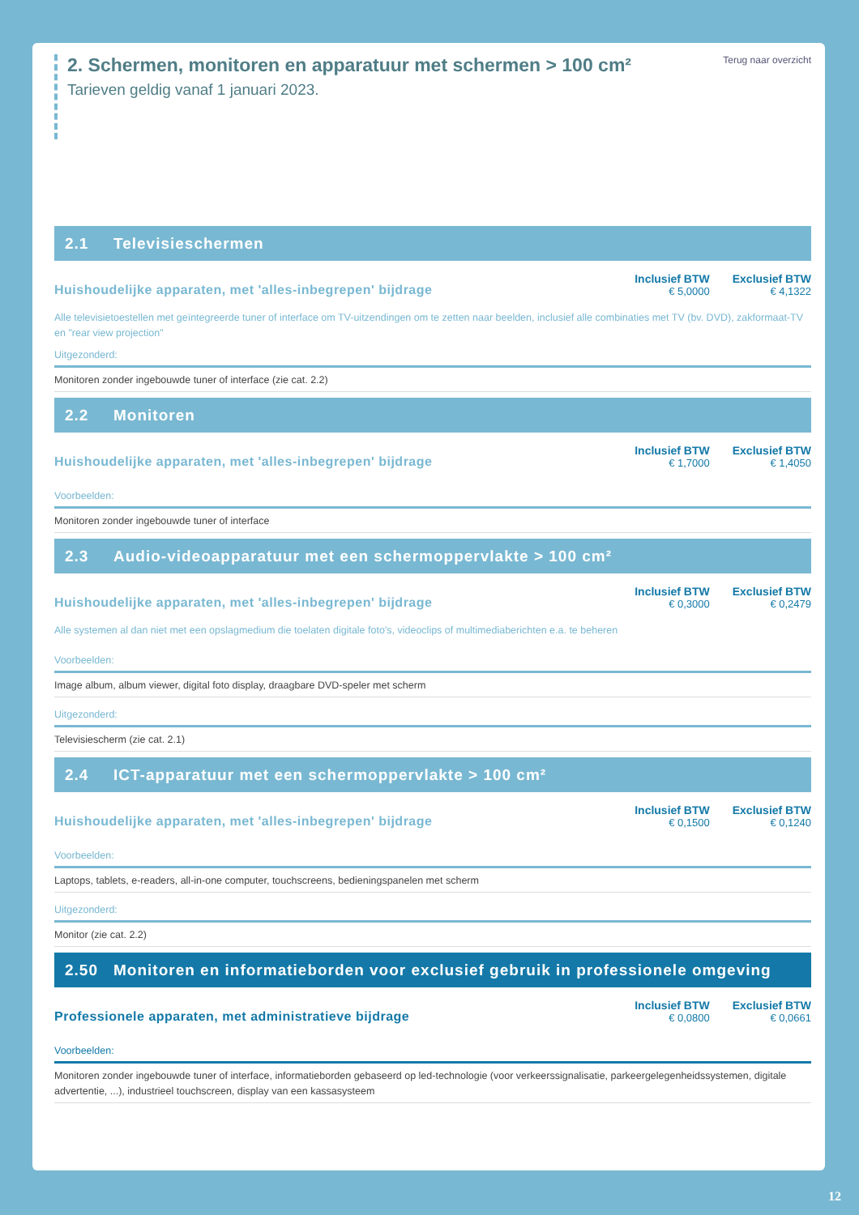2. Schermen, monitoren en apparatuur met schermen > 100 cm²
Tarieven geldig vanaf 1 januari 2023.
Terug naar overzicht
2.1 Televisieschermen
Huishoudelijke apparaten, met 'alles-inbegrepen' bijdrage
| Inclusief BTW | Exclusief BTW |
| --- | --- |
| € 5,0000 | € 4,1322 |
Alle televisietoestellen met geïntegreerde tuner of interface om TV-uitzendingen om te zetten naar beelden, inclusief alle combinaties met TV (bv. DVD), zakformaat-TV en "rear view projection"
Uitgezonderd:
Monitoren zonder ingebouwde tuner of interface (zie cat. 2.2)
2.2 Monitoren
Huishoudelijke apparaten, met 'alles-inbegrepen' bijdrage
| Inclusief BTW | Exclusief BTW |
| --- | --- |
| € 1,7000 | € 1,4050 |
Voorbeelden:
Monitoren zonder ingebouwde tuner of interface
2.3 Audio-videoapparatuur met een schermoppervlakte > 100 cm²
Huishoudelijke apparaten, met 'alles-inbegrepen' bijdrage
| Inclusief BTW | Exclusief BTW |
| --- | --- |
| € 0,3000 | € 0,2479 |
Alle systemen al dan niet met een opslagmedium die toelaten digitale foto's, videoclips of multimediaberichten e.a. te beheren
Voorbeelden:
Image album, album viewer, digital foto display, draagbare DVD-speler met scherm
Uitgezonderd:
Televisiescherm (zie cat. 2.1)
2.4 ICT-apparatuur met een schermoppervlakte > 100 cm²
Huishoudelijke apparaten, met 'alles-inbegrepen' bijdrage
| Inclusief BTW | Exclusief BTW |
| --- | --- |
| € 0,1500 | € 0,1240 |
Voorbeelden:
Laptops, tablets, e-readers, all-in-one computer, touchscreens, bedieningspanelen met scherm
Uitgezonderd:
Monitor (zie cat. 2.2)
2.50 Monitoren en informatieborden voor exclusief gebruik in professionele omgeving
Professionele apparaten, met administratieve bijdrage
| Inclusief BTW | Exclusief BTW |
| --- | --- |
| € 0,0800 | € 0,0661 |
Voorbeelden:
Monitoren zonder ingebouwde tuner of interface, informatieborden gebaseerd op led-technologie (voor verkeerssignalisatie, parkeergelegenheidssystemen, digitale advertentie, ...), industrieel touchscreen, display van een kassasysteem
12